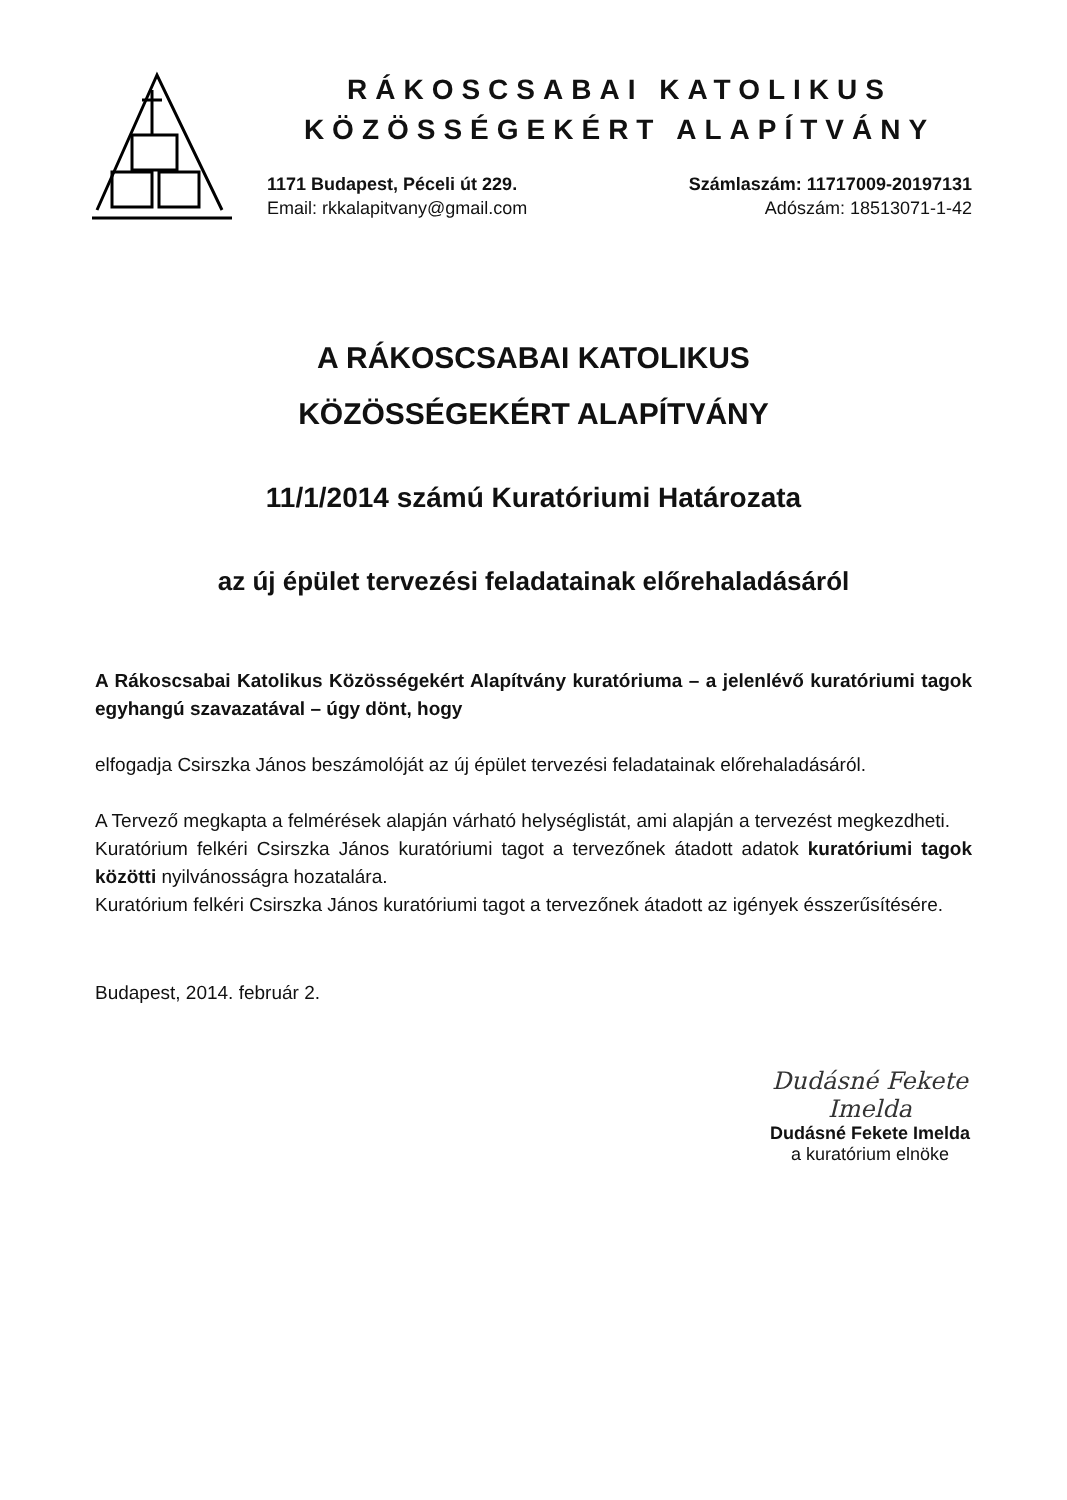RÁKOSCSABAI KATOLIKUS
KÖZÖSSÉGEKÉRT ALAPÍTVÁNY
1171 Budapest, Péceli út 229.
Email: rkkalapitvany@gmail.com
Számlaszám: 11717009-20197131
Adószám: 18513071-1-42
A RÁKOSCSABAI KATOLIKUS
KÖZÖSSÉGEKÉRT ALAPÍTVÁNY
11/1/2014 számú Kuratóriumi Határozata
az új épület tervezési feladatainak előrehaladásáról
A Rákoscsabai Katolikus Közösségekért Alapítvány kuratóriuma – a jelenlévő kuratóriumi tagok egyhangú szavazatával – úgy dönt, hogy
elfogadja Csirszka János beszámolóját az új épület tervezési feladatainak előrehaladásáról.
A Tervező megkapta a felmérések alapján várható helységlistát, ami alapján a tervezést megkezdheti.
Kuratórium felkéri Csirszka János kuratóriumi tagot a tervezőnek átadott adatok kuratóriumi tagok közötti nyilvánosságra hozatalára.
Kuratórium felkéri Csirszka János kuratóriumi tagot a tervezőnek átadott az igények ésszerűsítésére.
Budapest, 2014. február 2.
Dudásné Fekete Imelda
Dudásné Fekete Imelda
a kuratórium elnöke